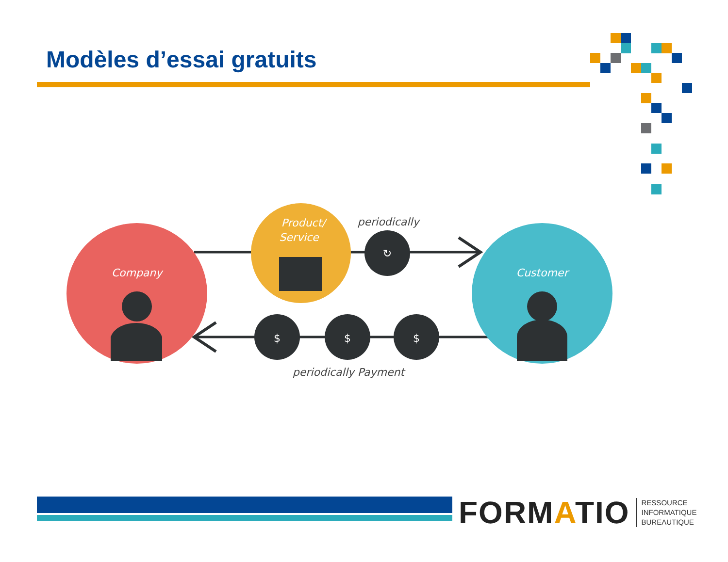Modèles d’essai gratuits
Company
Customer
Product/
Service
$
$
$
↻
periodically
periodically Payment
FORMATIO RESSOURCE
INFORMATIQUE
BUREAUTIQUE